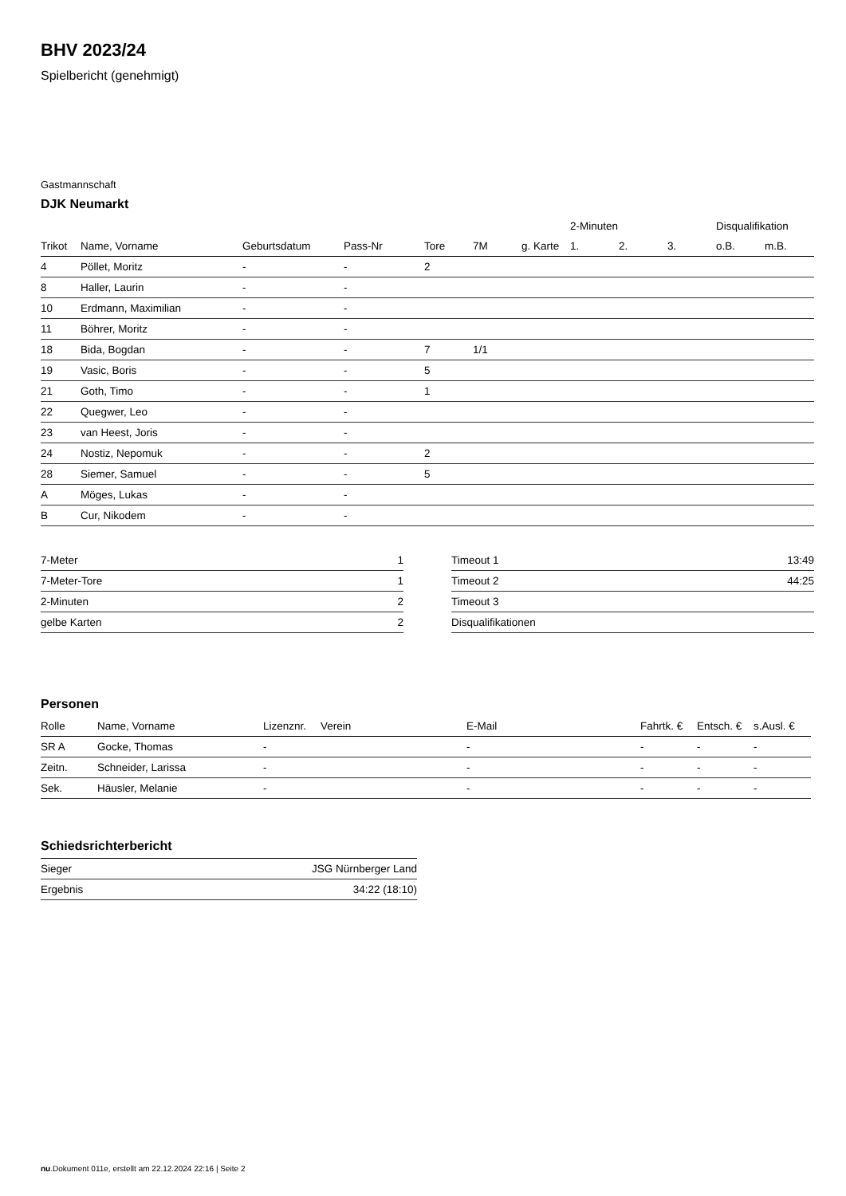BHV 2023/24
Spielbericht (genehmigt)
Gastmannschaft
DJK Neumarkt
| | | | | | | | 2-Minuten | | | Disqualifikation | |
| Trikot | Name, Vorname | Geburtsdatum | Pass-Nr | Tore | 7M | g. Karte | 1. | 2. | 3. | o.B. | m.B. |
| 4 | Pöllet, Moritz | - | - | 2 | | | | | | | |
| 8 | Haller, Laurin | - | - | | | | | | | | |
| 10 | Erdmann, Maximilian | - | - | | | | | | | | |
| 11 | Böhrer, Moritz | - | - | | | | | | | | |
| 18 | Bida, Bogdan | - | - | 7 | 1/1 | | | | | | |
| 19 | Vasic, Boris | - | - | 5 | | | | | | | |
| 21 | Goth, Timo | - | - | 1 | | | | | | | |
| 22 | Quegwer, Leo | - | - | | | | | | | | |
| 23 | van Heest, Joris | - | - | | | | | | | | |
| 24 | Nostiz, Nepomuk | - | - | 2 | | | | | | | |
| 28 | Siemer, Samuel | - | - | 5 | | | | | | | |
| A | Möges, Lukas | - | - | | | | | | | | |
| B | Cur, Nikodem | - | - | | | | | | | | |
| 7-Meter | 1 |
| 7-Meter-Tore | 1 |
| 2-Minuten | 2 |
| gelbe Karten | 2 |
| Timeout 1 | 13:49 |
| Timeout 2 | 44:25 |
| Timeout 3 | |
| Disqualifikationen | |
Personen
| Rolle | Name, Vorname | Lizenznr. | Verein | E-Mail | Fahrtk. € | Entsch. € | s.Ausl. € |
| --- | --- | --- | --- | --- | --- | --- | --- |
| SR A | Gocke, Thomas | - | | - | - | - | - |
| Zeitn. | Schneider, Larissa | - | | - | - | - | - |
| Sek. | Häusler, Melanie | - | | - | - | - | - |
Schiedsrichterbericht
| Sieger | JSG Nürnberger Land |
| Ergebnis | 34:22 (18:10) |
nu.Dokument 011e, erstellt am 22.12.2024 22:16 | Seite 2